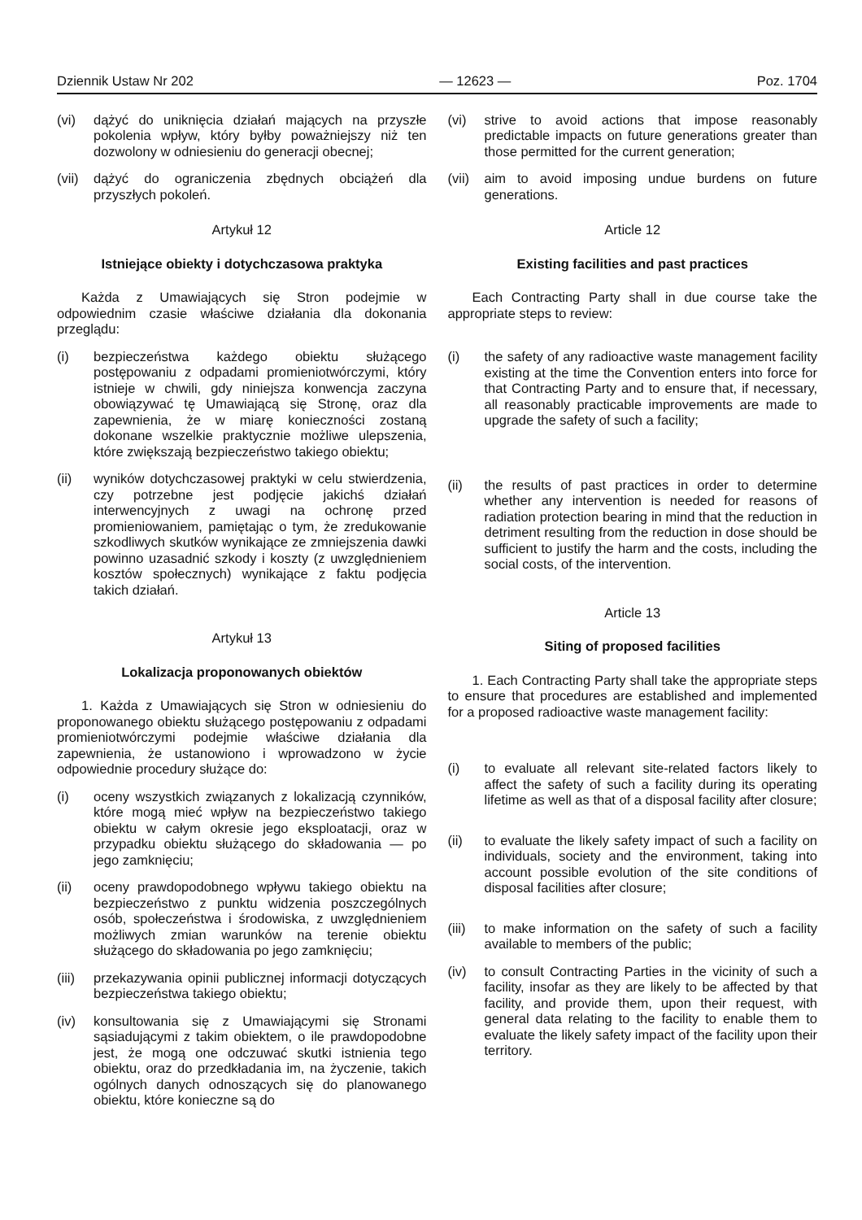Dziennik Ustaw Nr 202 — 12623 — Poz. 1704
(vi) dążyć do uniknięcia działań mających na przyszłe pokolenia wpływ, który byłby poważniejszy niż ten dozwolony w odniesieniu do generacji obecnej;
(vii) dążyć do ograniczenia zbędnych obciążeń dla przyszłych pokoleń.
Artykuł 12
Istniejące obiekty i dotychczasowa praktyka
Każda z Umawiających się Stron podejmie w odpowiednim czasie właściwe działania dla dokonania przeglądu:
(i) bezpieczeństwa każdego obiektu służącego postępowaniu z odpadami promieniotwórczymi, który istnieje w chwili, gdy niniejsza konwencja zaczyna obowiązywać tę Umawiającą się Stronę, oraz dla zapewnienia, że w miarę konieczności zostaną dokonane wszelkie praktycznie możliwe ulepszenia, które zwiększają bezpieczeństwo takiego obiektu;
(ii) wyników dotychczasowej praktyki w celu stwierdzenia, czy potrzebne jest podjęcie jakichś działań interwencyjnych z uwagi na ochronę przed promieniowaniem, pamiętając o tym, że zredukowanie szkodliwych skutków wynikające ze zmniejszenia dawki powinno uzasadnić szkody i koszty (z uwzględnieniem kosztów społecznych) wynikające z faktu podjęcia takich działań.
Artykuł 13
Lokalizacja proponowanych obiektów
1. Każda z Umawiających się Stron w odniesieniu do proponowanego obiektu służącego postępowaniu z odpadami promieniotwórczymi podejmie właściwe działania dla zapewnienia, że ustanowiono i wprowadzono w życie odpowiednie procedury służące do:
(i) oceny wszystkich związanych z lokalizacją czynników, które mogą mieć wpływ na bezpieczeństwo takiego obiektu w całym okresie jego eksploatacji, oraz w przypadku obiektu służącego do składowania — po jego zamknięciu;
(ii) oceny prawdopodobnego wpływu takiego obiektu na bezpieczeństwo z punktu widzenia poszczególnych osób, społeczeństwa i środowiska, z uwzględnieniem możliwych zmian warunków na terenie obiektu służącego do składowania po jego zamknięciu;
(iii) przekazywania opinii publicznej informacji dotyczących bezpieczeństwa takiego obiektu;
(iv) konsultowania się z Umawiającymi się Stronami sąsiadującymi z takim obiektem, o ile prawdopodobne jest, że mogą one odczuwać skutki istnienia tego obiektu, oraz do przedkładania im, na życzenie, takich ogólnych danych odnoszących się do planowanego obiektu, które konieczne są do
(vi) strive to avoid actions that impose reasonably predictable impacts on future generations greater than those permitted for the current generation;
(vii) aim to avoid imposing undue burdens on future generations.
Article 12
Existing facilities and past practices
Each Contracting Party shall in due course take the appropriate steps to review:
(i) the safety of any radioactive waste management facility existing at the time the Convention enters into force for that Contracting Party and to ensure that, if necessary, all reasonably practicable improvements are made to upgrade the safety of such a facility;
(ii) the results of past practices in order to determine whether any intervention is needed for reasons of radiation protection bearing in mind that the reduction in detriment resulting from the reduction in dose should be sufficient to justify the harm and the costs, including the social costs, of the intervention.
Article 13
Siting of proposed facilities
1. Each Contracting Party shall take the appropriate steps to ensure that procedures are established and implemented for a proposed radioactive waste management facility:
(i) to evaluate all relevant site-related factors likely to affect the safety of such a facility during its operating lifetime as well as that of a disposal facility after closure;
(ii) to evaluate the likely safety impact of such a facility on individuals, society and the environment, taking into account possible evolution of the site conditions of disposal facilities after closure;
(iii) to make information on the safety of such a facility available to members of the public;
(iv) to consult Contracting Parties in the vicinity of such a facility, insofar as they are likely to be affected by that facility, and provide them, upon their request, with general data relating to the facility to enable them to evaluate the likely safety impact of the facility upon their territory.